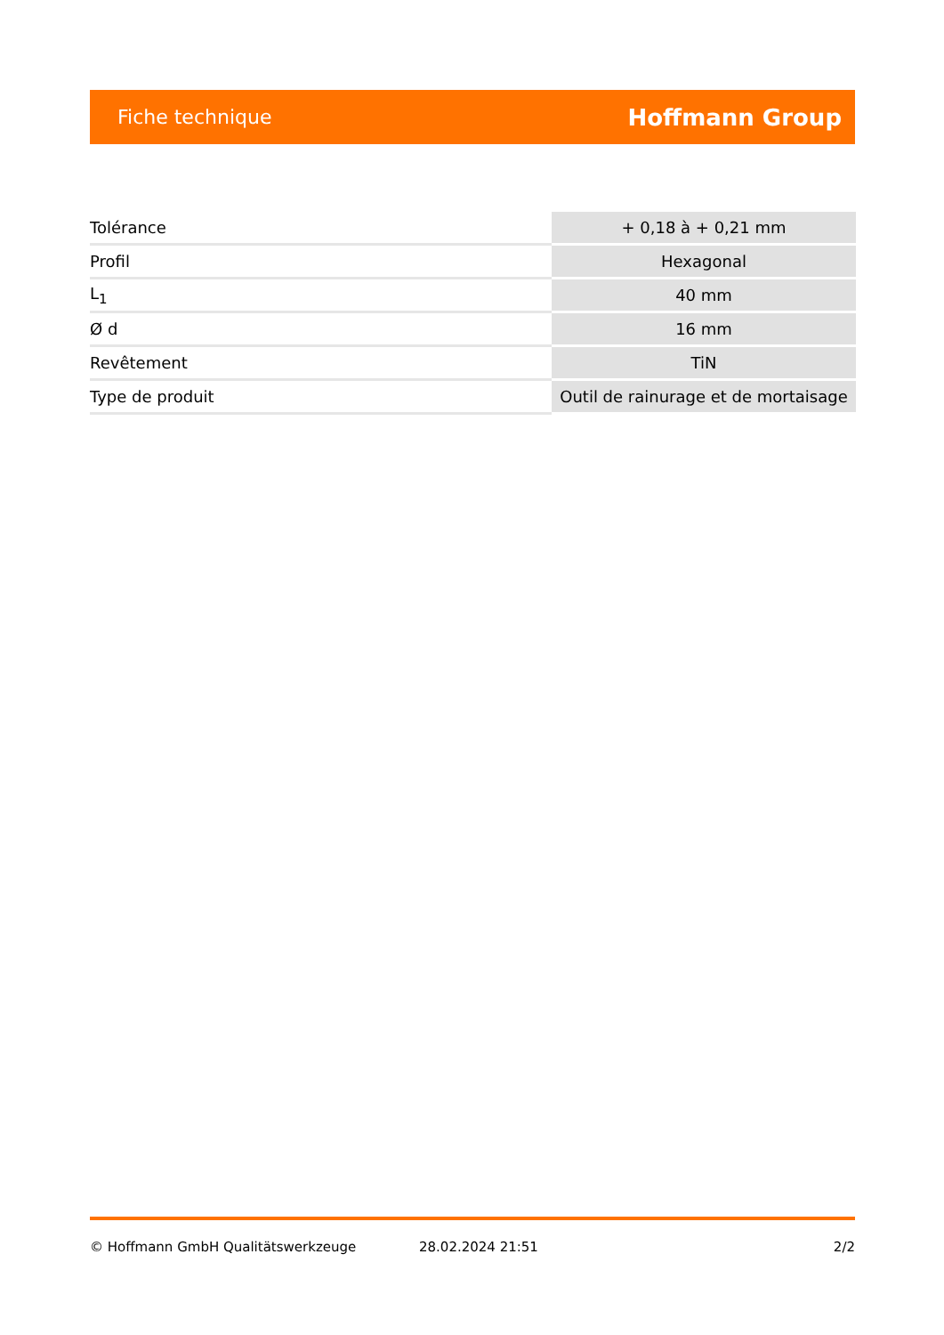Fiche technique Hoffmann Group
| Tolérance | + 0,18 à + 0,21 mm |
| Profil | Hexagonal |
| L<sub>1</sub> | 40 mm |
| Ø d | 16 mm |
| Revêtement | TiN |
| Type de produit | Outil de rainurage et de mortaisage |
© Hoffmann GmbH Qualitätswerkzeuge 28.02.2024 21:51 2/2